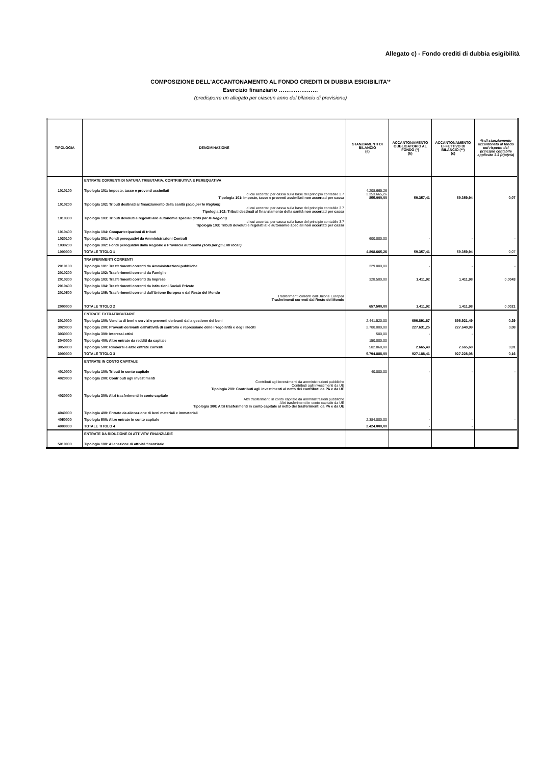Allegato c) - Fondo crediti di dubbia esigibilità
COMPOSIZIONE DELL'ACCANTONAMENTO AL FONDO CREDITI DI DUBBIA ESIGIBILITA'*
Esercizio finanziario …………………
(predisporre un allegato per ciascun anno del bilancio di previsione)
| TIPOLOGIA | DENOMINAZIONE | STANZIAMENTI DI BILANCIO (a) | ACCANTONAMENTO OBBLIGATORIO AL FONDO (*) (b) | ACCANTONAMENTO EFFETTIVO DI BILANCIO (**) (c) | % di stanziamento accantonato al fondo nel rispetto del principio contabile applicato 3.3 (d)=(c/a) |
| --- | --- | --- | --- | --- | --- |
| | ENTRATE CORRENTI DI NATURA TRIBUTARIA, CONTRIBUTIVA E PEREQUATIVA | | | | |
| 1010100 | Tipologia 101: Imposte, tasse e proventi assimilati di cui accertati per cassa sulla base del principio contabile 3.7 Tipologia 101: Imposte, tasse e proventi assimilati non accertati per cassa | 4.208.665,26 3.353.665,26 855.000,00 | 59.357,41 | 59.359,94 | 0,07 |
| 1010200 | Tipologia 102: Tributi destinati al finanziamento della sanità (solo per le Regioni) di cui accertati per cassa sulla base del principio contabile 3.7 Tipologia 102: Tributi destinati al finanziamento della sanità non accertati per cassa | | | | |
| 1010300 | Tipologia 103: Tributi devoluti e regolati alle autonomie speciali (solo per le Regioni) di cui accertati per cassa sulla base del principio contabile 3.7 Tipologia 103: Tributi devoluti e regolati alle autonomie speciali non accertati per cassa | | | | |
| 1010400 | Tipologia 104: Compartecipazioni di tributi | | | | |
| 1030100 | Tipologia 301: Fondi perequativi da Amministrazioni Centrali | 600.000,00 | - | - | - |
| 1030200 | Tipologia 302: Fondi perequativi dalla Regione o Provincia autonoma (solo per gli Enti locali) | | | | |
| 1000000 | TOTALE TITOLO 1 | 4.808.665,26 | 59.357,41 | 59.359,94 | 0,07 |
| | TRASFERIMENTI CORRENTI | | | | |
| 2010100 | Tipologia 101: Trasferimenti correnti da Amministrazioni pubbliche | 329.000,00 | - | - | - |
| 2010200 | Tipologia 102: Trasferimenti correnti da Famiglie | | | | |
| 2010300 | Tipologia 103: Trasferimenti correnti da Imprese | 328.500,00 | 1.411,92 | 1.411,98 | 0,0043 |
| 2010400 | Tipologia 104: Trasferimenti correnti da Istituzioni Sociali Private | | | | |
| 2010500 | Tipologia 105: Trasferimenti correnti dall'Unione Europea e dal Resto del Mondo Trasferimenti correnti dall'Unione Europea Trasferimenti correnti dal Resto del Mondo | | | | |
| 2000000 | TOTALE TITOLO 2 | 657.500,00 | 1.411,92 | 1.411,98 | 0,0021 |
| | ENTRATE EXTRATRIBUTARIE | | | | |
| 3010000 | Tipologia 100: Vendita di beni e servizi e proventi derivanti dalla gestione dei beni | 2.441.520,00 | 696.891,67 | 696.921,49 | 0,29 |
| 3020000 | Tipologia 200: Proventi derivanti dall'attività di controllo e repressione delle irregolarità e degli illeciti | 2.700.000,00 | 227.631,25 | 227.640,99 | 0,08 |
| 3030000 | Tipologia 300: Interessi attivi | 500,00 | - | - | |
| 3040000 | Tipologia 400: Altre entrate da redditi da capitale | 150.000,00 | | | |
| 3050000 | Tipologia 500: Rimborsi e altre entrate correnti | 502.868,00 | 2.665,49 | 2.665,60 | 0,01 |
| 3000000 | TOTALE TITOLO 3 | 5.794.888,00 | 927.188,41 | 927.228,08 | 0,16 |
| | ENTRATE IN CONTO CAPITALE | | | | |
| 4010000 | Tipologia 100: Tributi in conto capitale | 40.000,00 | - | - | - |
| 4020000 | Tipologia 200: Contributi agli investimenti Contributi agli investimenti da amministrazioni pubbliche Contributi agli investimenti da UE Tipologia 200: Contributi agli investimenti al netto dei contributi da PA e da UE | | | | |
| 4030000 | Tipologia 300: Altri trasferimenti in conto capitale Altri trasferimenti in conto capitale da amministrazioni pubbliche Altri trasferimenti in conto capitale da UE Tipologia 300: Altri trasferimenti in conto capitale al netto dei trasferimenti da PA e da UE | | | | |
| 4040000 | Tipologia 400: Entrate da alienazione di beni materiali e immateriali | | | | |
| 4050000 | Tipologia 500: Altre entrate in conto capitale | 2.384.000,00 | - | - | - |
| 4000000 | TOTALE TITOLO 4 | 2.424.000,00 | - | - | |
| | ENTRATE DA RIDUZIONE DI ATTIVITA' FINANZIARIE | | | | |
| 5010000 | Tipologia 100: Alienazione di attività finanziarie | | | | |